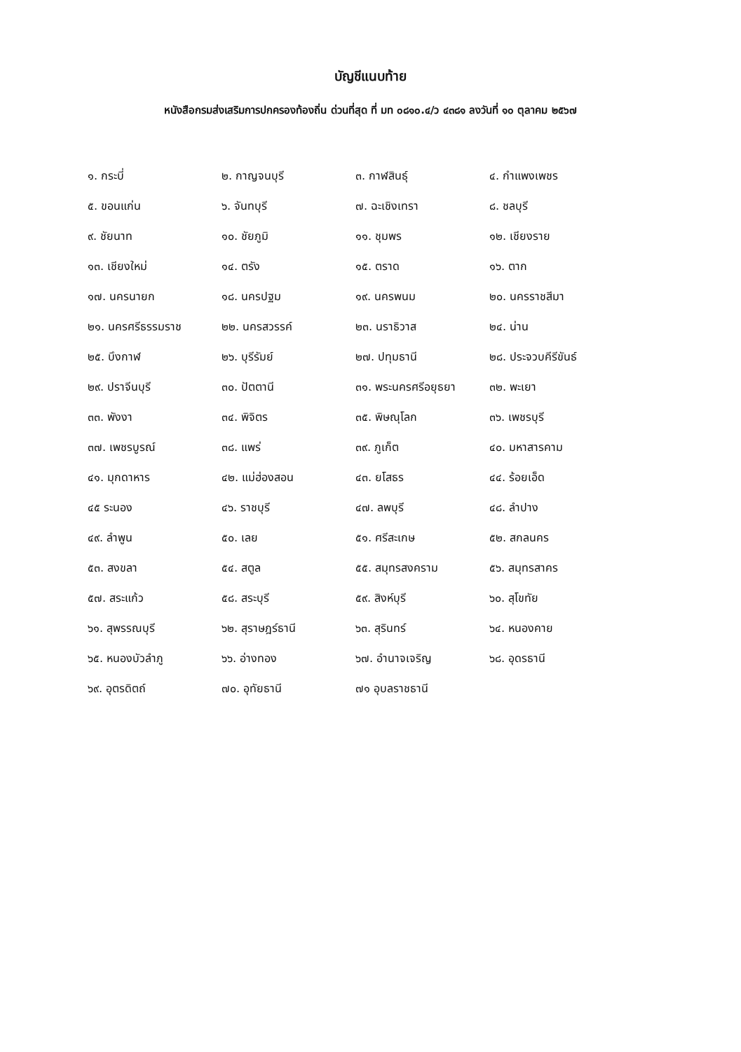บัญชีแนบท้าย
หนังสือกรมส่งเสริมการปกครองท้องถิ่น ด่วนที่สุด ที่ มท ๐๘๑๐.๔/ว ๔๓๘๑ ลงวันที่ ๑๐ ตุลาคม ๒๕๖๗
| ๑. กระบี่ | ๒. กาญจนบุรี | ๓. กาฬสินธุ์ | ๔. กำแพงเพชร |
| ๕. ขอนแก่น | ๖. จันทบุรี | ๗. ฉะเชิงเทรา | ๘. ชลบุรี |
| ๙. ชัยนาท | ๑๐. ชัยภูมิ | ๑๑. ชุมพร | ๑๒. เชียงราย |
| ๑๓. เชียงใหม่ | ๑๔. ตรัง | ๑๕. ตราด | ๑๖. ตาก |
| ๑๗. นครนายก | ๑๘. นครปฐม | ๑๙. นครพนม | ๒๐. นครราชสีมา |
| ๒๑. นครศรีธรรมราช | ๒๒. นครสวรรค์ | ๒๓. นราธิวาส | ๒๔. น่าน |
| ๒๕. บึงกาฬ | ๒๖. บุรีรัมย์ | ๒๗. ปทุมธานี | ๒๘. ประจวบคีรีขันธ์ |
| ๒๙. ปราจีนบุรี | ๓๐. ปัตตานี | ๓๑. พระนครศรีอยุธยา | ๓๒. พะเยา |
| ๓๓. พังงา | ๓๔. พิจิตร | ๓๕. พิษณุโลก | ๓๖. เพชรบุรี |
| ๓๗. เพชรบูรณ์ | ๓๘. แพร่ | ๓๙. ภูเก็ต | ๔๐. มหาสารคาม |
| ๔๑. มุกดาหาร | ๔๒. แม่ฮ่องสอน | ๔๓. ยโสธร | ๔๔. ร้อยเอ็ด |
| ๔๕ ระนอง | ๔๖. ราชบุรี | ๔๗. ลพบุรี | ๔๘. ลำปาง |
| ๔๙. ลำพูน | ๕๐. เลย | ๕๑. ศรีสะเกษ | ๕๒. สกลนคร |
| ๕๓. สงขลา | ๕๔. สตูล | ๕๕. สมุทรสงคราม | ๕๖. สมุทรสาคร |
| ๕๗. สระแก้ว | ๕๘. สระบุรี | ๕๙. สิงห์บุรี | ๖๐. สุโขทัย |
| ๖๑. สุพรรณบุรี | ๖๒. สุราษฎร์ธานี | ๖๓. สุรินทร์ | ๖๔. หนองคาย |
| ๖๕. หนองบัวลำภู | ๖๖. อ่างทอง | ๖๗. อำนาจเจริญ | ๖๘. อุดรธานี |
| ๖๙. อุตรดิตถ์ | ๗๐. อุทัยธานี | ๗๑ อุบลราชธานี | |